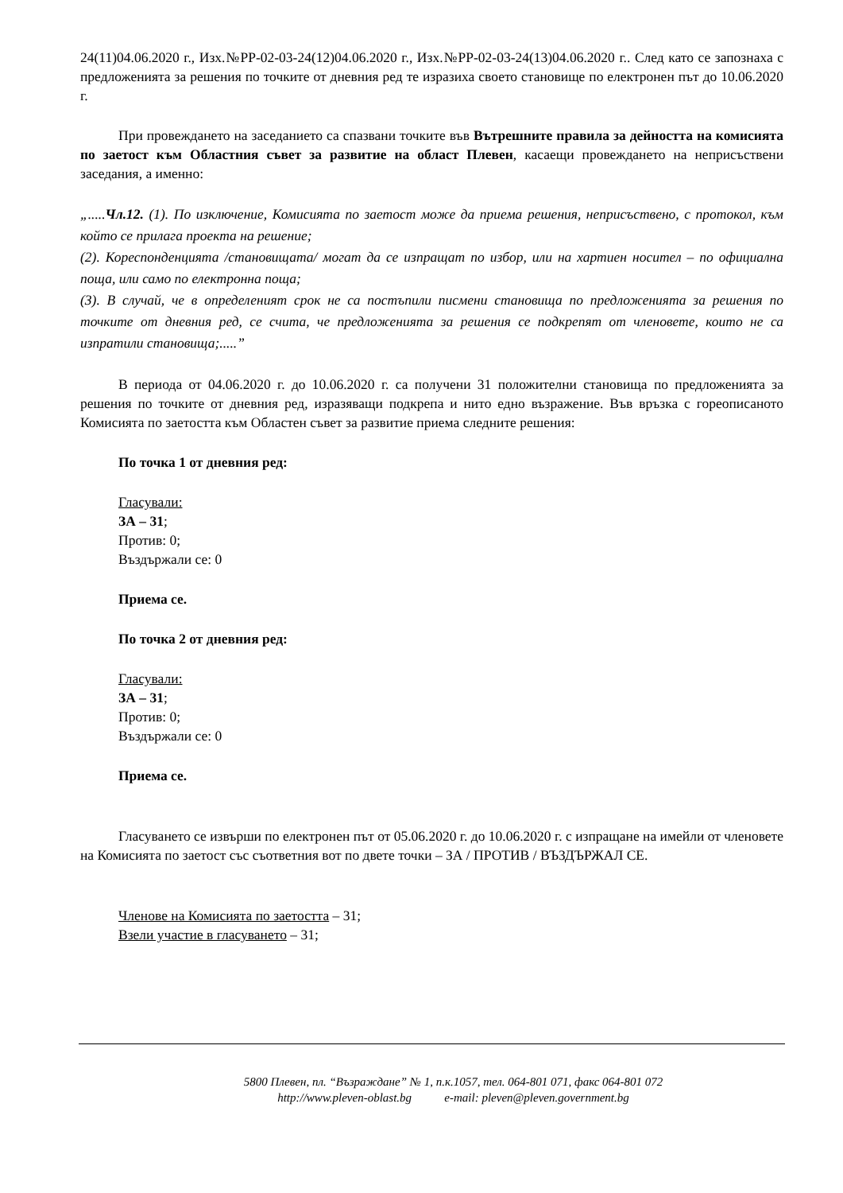24(11)04.06.2020 г., Изх.№РР-02-03-24(12)04.06.2020 г., Изх.№РР-02-03-24(13)04.06.2020 г.. След като се запознаха с предложенията за решения по точките от дневния ред те изразиха своето становище по електронен път до 10.06.2020 г.
При провеждането на заседанието са спазвани точките във Вътрешните правила за дейността на комисията по заетост към Областния съвет за развитие на област Плевен, касаещи провеждането на неприсъствени заседания, а именно:
„.....Чл.12. (1). По изключение, Комисията по заетост може да приема решения, неприсъствено, с протокол, към който се прилага проекта на решение;
(2). Кореспонденцията /становищата/ могат да се изпращат по избор, или на хартиен носител – по официална поща, или само по електронна поща;
(3). В случай, че в определеният срок не са постъпили писмени становища по предложенията за решения по точките от дневния ред, се счита, че предложенията за решения се подкрепят от членовете, които не са изпратили становища;.....”
В периода от 04.06.2020 г. до 10.06.2020 г. са получени 31 положителни становища по предложенията за решения по точките от дневния ред, изразяващи подкрепа и нито едно възражение. Във връзка с гореописаното Комисията по заетостта към Областен съвет за развитие приема следните решения:
По точка 1 от дневния ред:
Гласували:
ЗА – 31;
Против: 0;
Въздържали се: 0
Приема се.
По точка 2 от дневния ред:
Гласували:
ЗА – 31;
Против: 0;
Въздържали се: 0
Приема се.
Гласуването се извърши по електронен път от 05.06.2020 г. до 10.06.2020 г. с изпращане на имейли от членовете на Комисията по заетост със съответния вот по двете точки – ЗА / ПРОТИВ / ВЪЗДЪРЖАЛ СЕ.
Членове на Комисията по заетостта – 31;
Взели участие в гласуването – 31;
5800 Плевен, пл. “Възраждане” № 1, п.к.1057, тел. 064-801 071, факс 064-801 072
http://www.pleven-oblast.bg e-mail: pleven@pleven.government.bg